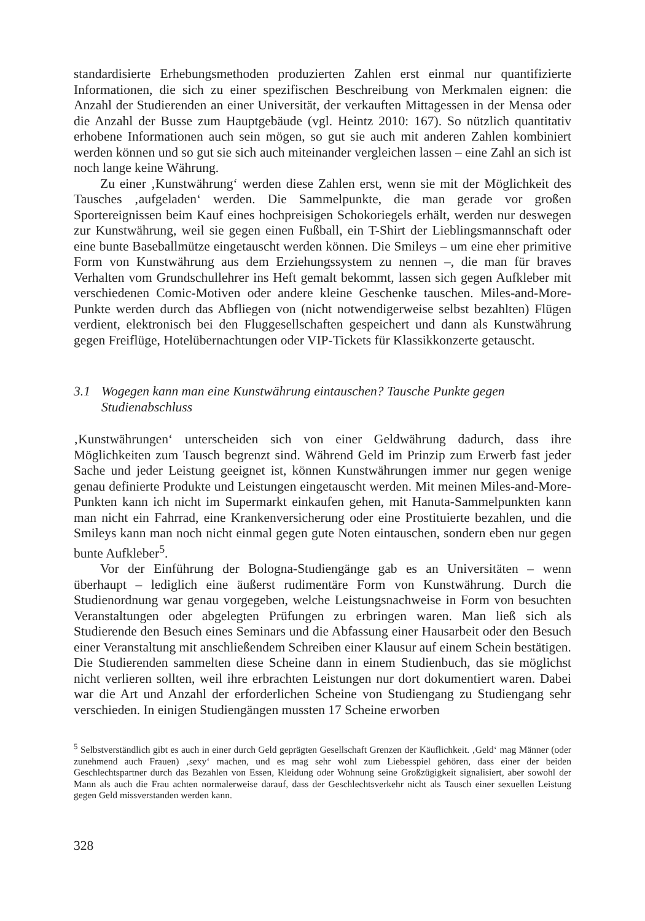standardisierte Erhebungsmethoden produzierten Zahlen erst einmal nur quantifizierte Informationen, die sich zu einer spezifischen Beschreibung von Merkmalen eignen: die Anzahl der Studierenden an einer Universität, der verkauften Mittagessen in der Mensa oder die Anzahl der Busse zum Hauptgebäude (vgl. Heintz 2010: 167). So nützlich quantitativ erhobene Informationen auch sein mögen, so gut sie auch mit anderen Zahlen kombiniert werden können und so gut sie sich auch miteinander vergleichen lassen – eine Zahl an sich ist noch lange keine Währung.
Zu einer ‚Kunstwährung‘ werden diese Zahlen erst, wenn sie mit der Möglichkeit des Tausches ‚aufgeladen‘ werden. Die Sammelpunkte, die man gerade vor großen Sportereignissen beim Kauf eines hochpreisigen Schokoriegels erhält, werden nur deswegen zur Kunstwährung, weil sie gegen einen Fußball, ein T-Shirt der Lieblingsmannschaft oder eine bunte Baseballmütze eingetauscht werden können. Die Smileys – um eine eher primitive Form von Kunstwährung aus dem Erziehungssystem zu nennen –, die man für braves Verhalten vom Grundschullehrer ins Heft gemalt bekommt, lassen sich gegen Aufkleber mit verschiedenen Comic-Motiven oder andere kleine Geschenke tauschen. Miles-and-More-Punkte werden durch das Abfliegen von (nicht notwendigerweise selbst bezahlten) Flügen verdient, elektronisch bei den Fluggesellschaften gespeichert und dann als Kunstwährung gegen Freiflüge, Hotelübernachtungen oder VIP-Tickets für Klassikkonzerte getauscht.
3.1 Wogegen kann man eine Kunstwährung eintauschen? Tausche Punkte gegen Studienabschluss
‚Kunstwährungen‘ unterscheiden sich von einer Geldwährung dadurch, dass ihre Möglichkeiten zum Tausch begrenzt sind. Während Geld im Prinzip zum Erwerb fast jeder Sache und jeder Leistung geeignet ist, können Kunstwährungen immer nur gegen wenige genau definierte Produkte und Leistungen eingetauscht werden. Mit meinen Miles-and-More-Punkten kann ich nicht im Supermarkt einkaufen gehen, mit Hanuta-Sammelpunkten kann man nicht ein Fahrrad, eine Krankenversicherung oder eine Prostituierte bezahlen, und die Smileys kann man noch nicht einmal gegen gute Noten eintauschen, sondern eben nur gegen bunte Aufkleber<sup>5</sup>.
Vor der Einführung der Bologna-Studiengänge gab es an Universitäten – wenn überhaupt – lediglich eine äußerst rudimentäre Form von Kunstwährung. Durch die Studienordnung war genau vorgegeben, welche Leistungsnachweise in Form von besuchten Veranstaltungen oder abgelegten Prüfungen zu erbringen waren. Man ließ sich als Studierende den Besuch eines Seminars und die Abfassung einer Hausarbeit oder den Besuch einer Veranstaltung mit anschließendem Schreiben einer Klausur auf einem Schein bestätigen. Die Studierenden sammelten diese Scheine dann in einem Studienbuch, das sie möglichst nicht verlieren sollten, weil ihre erbrachten Leistungen nur dort dokumentiert waren. Dabei war die Art und Anzahl der erforderlichen Scheine von Studiengang zu Studiengang sehr verschieden. In einigen Studiengängen mussten 17 Scheine erworben
<sup>5</sup> Selbstverständlich gibt es auch in einer durch Geld geprägten Gesellschaft Grenzen der Käuflichkeit. ‚Geld‘ mag Männer (oder zunehmend auch Frauen) ‚sexy‘ machen, und es mag sehr wohl zum Liebesspiel gehören, dass einer der beiden Geschlechtspartner durch das Bezahlen von Essen, Kleidung oder Wohnung seine Großzügigkeit signalisiert, aber sowohl der Mann als auch die Frau achten normalerweise darauf, dass der Geschlechtsverkehr nicht als Tausch einer sexuellen Leistung gegen Geld missverstanden werden kann.
328